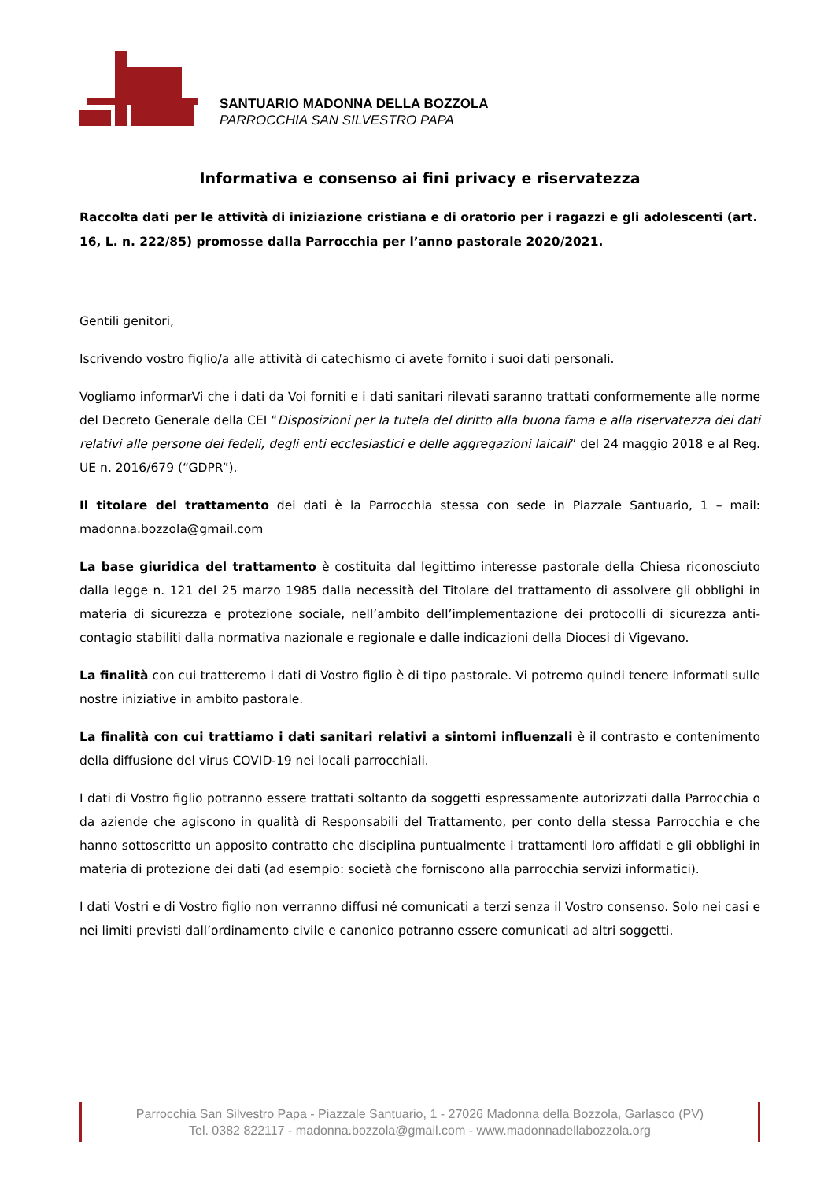SANTUARIO MADONNA DELLA BOZZOLA
PARROCCHIA SAN SILVESTRO PAPA
Informativa e consenso ai fini privacy e riservatezza
Raccolta dati per le attività di iniziazione cristiana e di oratorio per i ragazzi e gli adolescenti (art. 16, L. n. 222/85) promosse dalla Parrocchia per l’anno pastorale 2020/2021.
Gentili genitori,
Iscrivendo vostro figlio/a alle attività di catechismo ci avete fornito i suoi dati personali.
Vogliamo informarVi che i dati da Voi forniti e i dati sanitari rilevati saranno trattati conformemente alle norme del Decreto Generale della CEI “Disposizioni per la tutela del diritto alla buona fama e alla riservatezza dei dati relativi alle persone dei fedeli, degli enti ecclesiastici e delle aggregazioni laicali” del 24 maggio 2018 e al Reg. UE n. 2016/679 (“GDPR”).
Il titolare del trattamento dei dati è la Parrocchia stessa con sede in Piazzale Santuario, 1 – mail: madonna.bozzola@gmail.com
La base giuridica del trattamento è costituita dal legittimo interesse pastorale della Chiesa riconosciuto dalla legge n. 121 del 25 marzo 1985 dalla necessità del Titolare del trattamento di assolvere gli obblighi in materia di sicurezza e protezione sociale, nell’ambito dell’implementazione dei protocolli di sicurezza anti-contagio stabiliti dalla normativa nazionale e regionale e dalle indicazioni della Diocesi di Vigevano.
La finalità con cui tratteremo i dati di Vostro figlio è di tipo pastorale. Vi potremo quindi tenere informati sulle nostre iniziative in ambito pastorale.
La finalità con cui trattiamo i dati sanitari relativi a sintomi influenzali è il contrasto e contenimento della diffusione del virus COVID-19 nei locali parrocchiali.
I dati di Vostro figlio potranno essere trattati soltanto da soggetti espressamente autorizzati dalla Parrocchia o da aziende che agiscono in qualità di Responsabili del Trattamento, per conto della stessa Parrocchia e che hanno sottoscritto un apposito contratto che disciplina puntualmente i trattamenti loro affidati e gli obblighi in materia di protezione dei dati (ad esempio: società che forniscono alla parrocchia servizi informatici).
I dati Vostri e di Vostro figlio non verranno diffusi né comunicati a terzi senza il Vostro consenso. Solo nei casi e nei limiti previsti dall’ordinamento civile e canonico potranno essere comunicati ad altri soggetti.
Parrocchia San Silvestro Papa - Piazzale Santuario, 1 - 27026 Madonna della Bozzola, Garlasco (PV)
Tel. 0382 822117 - madonna.bozzola@gmail.com - www.madonnadellabozzola.org